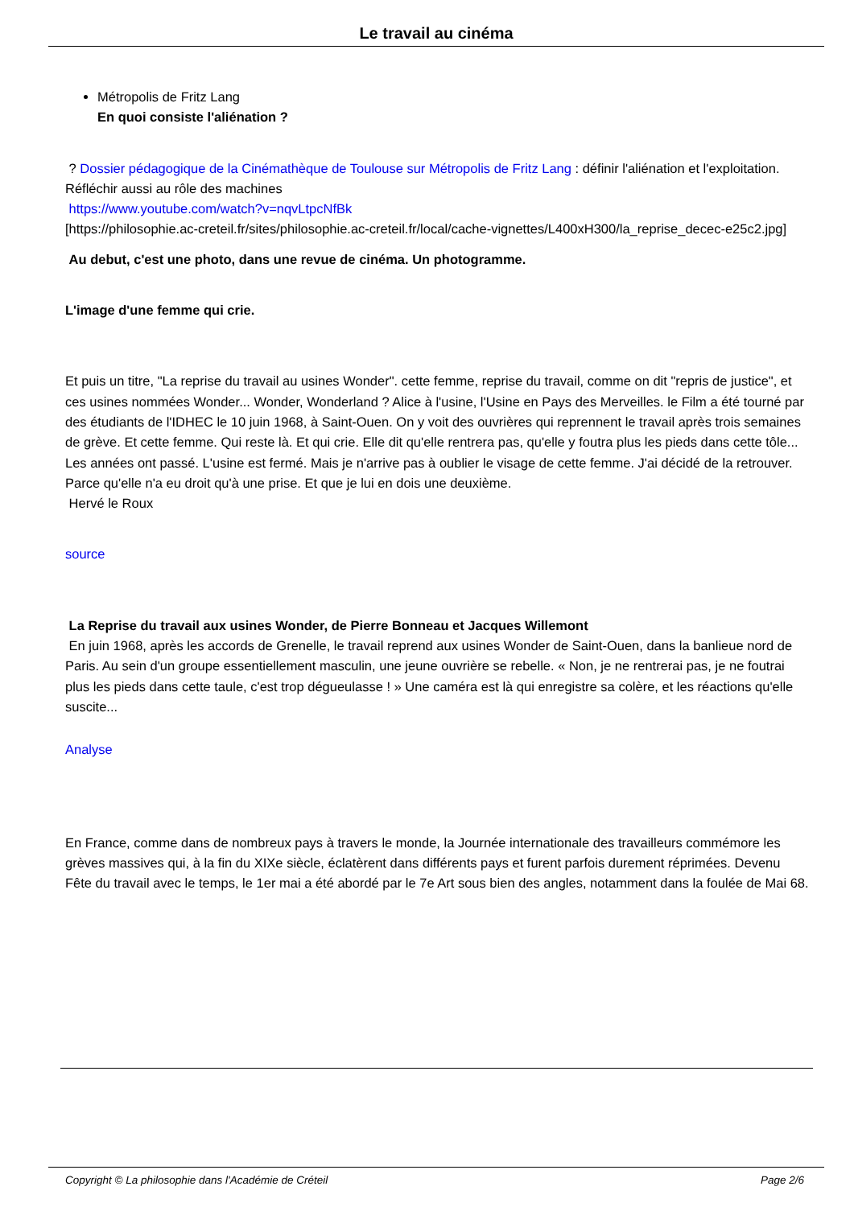Le travail au cinéma
Métropolis de Fritz Lang
En quoi consiste l'aliénation ?
? Dossier pédagogique de la Cinémathèque de Toulouse sur Métropolis de Fritz Lang : définir l'aliénation et l'exploitation. Réfléchir aussi au rôle des machines
https://www.youtube.com/watch?v=nqvLtpcNfBk
[https://philosophie.ac-creteil.fr/sites/philosophie.ac-creteil.fr/local/cache-vignettes/L400xH300/la_reprise_decec-e25c2.jpg]
Au debut, c'est une photo, dans une revue de cinéma. Un photogramme.
L'image d'une femme qui crie.
Et puis un titre, "La reprise du travail au usines Wonder". cette femme, reprise du travail, comme on dit "repris de justice", et ces usines nommées Wonder... Wonder, Wonderland ? Alice à l'usine, l'Usine en Pays des Merveilles. le Film a été tourné par des étudiants de l'IDHEC le 10 juin 1968, à Saint-Ouen. On y voit des ouvrières qui reprennent le travail après trois semaines de grève. Et cette femme. Qui reste là. Et qui crie. Elle dit qu'elle rentrera pas, qu'elle y foutra plus les pieds dans cette tôle... Les années ont passé. L'usine est fermé. Mais je n'arrive pas à oublier le visage de cette femme. J'ai décidé de la retrouver. Parce qu'elle n'a eu droit qu'à une prise. Et que je lui en dois une deuxième.
Hervé le Roux
source
La Reprise du travail aux usines Wonder, de Pierre Bonneau et Jacques Willemont
En juin 1968, après les accords de Grenelle, le travail reprend aux usines Wonder de Saint-Ouen, dans la banlieue nord de Paris. Au sein d'un groupe essentiellement masculin, une jeune ouvrière se rebelle. « Non, je ne rentrerai pas, je ne foutrai plus les pieds dans cette taule, c'est trop dégueulasse ! » Une caméra est là qui enregistre sa colère, et les réactions qu'elle suscite...
Analyse
En France, comme dans de nombreux pays à travers le monde, la Journée internationale des travailleurs commémore les grèves massives qui, à la fin du XIXe siècle, éclatèrent dans différents pays et furent parfois durement réprimées. Devenu Fête du travail avec le temps, le 1er mai a été abordé par le 7e Art sous bien des angles, notamment dans la foulée de Mai 68.
Copyright © La philosophie dans l'Académie de Créteil Page 2/6